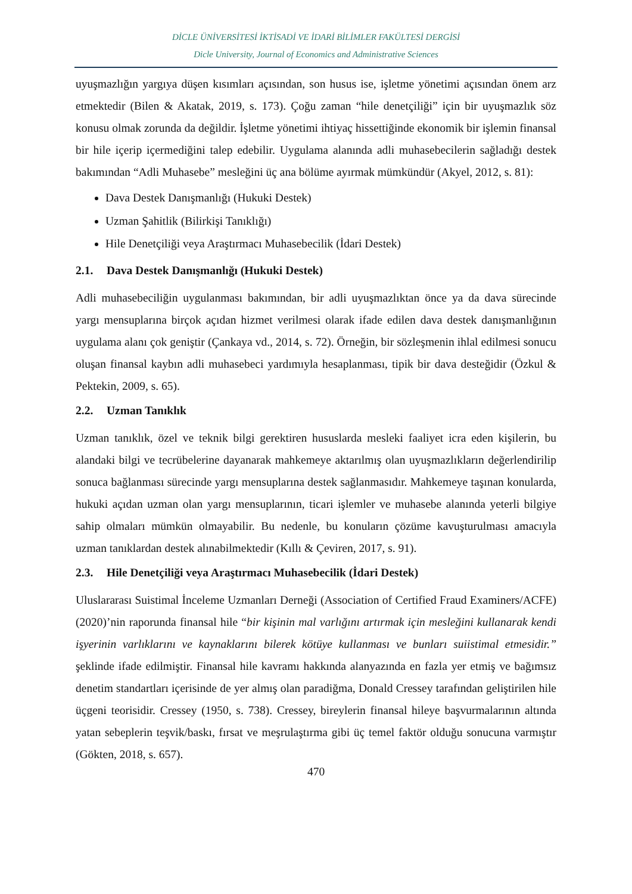DİCLE ÜNİVERSİTESİ İKTİSADİ VE İDARİ BİLİMLER FAKÜLTESİ DERGİSİ
Dicle University, Journal of Economics and Administrative Sciences
uyuşmazlığın yargıya düşen kısımları açısından, son husus ise, işletme yönetimi açısından önem arz etmektedir (Bilen & Akatak, 2019, s. 173). Çoğu zaman “hile denetçiliği” için bir uyuşmazlık söz konusu olmak zorunda da değildir. İşletme yönetimi ihtiyaç hissettiğinde ekonomik bir işlemin finansal bir hile içerip içermediğini talep edebilir. Uygulama alanında adli muhasebecilerin sağladığı destek bakımından “Adli Muhasebe” mesleğini üç ana bölüme ayırmak mümkündür (Akyel, 2012, s. 81):
Dava Destek Danışmanlığı (Hukuki Destek)
Uzman Şahitlik (Bilirkişi Tanıklığı)
Hile Denetçiliği veya Araştırmacı Muhasebecilik (İdari Destek)
2.1. Dava Destek Danışmanlığı (Hukuki Destek)
Adli muhasebeciliğin uygulanması bakımından, bir adli uyuşmazlıktan önce ya da dava sürecinde yargı mensuplarına birçok açıdan hizmet verilmesi olarak ifade edilen dava destek danışmanlığının uygulama alanı çok geniştir (Çankaya vd., 2014, s. 72). Örneğin, bir sözleşmenin ihlal edilmesi sonucu oluşan finansal kaybın adli muhasebeci yardımıyla hesaplanması, tipik bir dava desteğidir (Özkul & Pektekin, 2009, s. 65).
2.2. Uzman Tanıklık
Uzman tanıklık, özel ve teknik bilgi gerektiren hususlarda mesleki faaliyet icra eden kişilerin, bu alandaki bilgi ve tecrübelerine dayanarak mahkemeye aktarılmış olan uyuşmazlıkların değerlendirilip sonuca bağlanması sürecinde yargı mensuplarına destek sağlanmasıdır. Mahkemeye taşınan konularda, hukuki açıdan uzman olan yargı mensuplarının, ticari işlemler ve muhasebe alanında yeterli bilgiye sahip olmaları mümkün olmayabilir. Bu nedenle, bu konuların çözüme kavuşturulması amacıyla uzman tanıklardan destek alınabilmektedir (Kıllı & Çeviren, 2017, s. 91).
2.3. Hile Denetçiliği veya Araştırmacı Muhasebecilik (İdari Destek)
Uluslararası Suistimal İnceleme Uzmanları Derneği (Association of Certified Fraud Examiners/ACFE) (2020)’nin raporunda finansal hile “bir kişinin mal varlığını artırmak için mesleğini kullanarak kendi işyerinin varlıklarını ve kaynaklarını bilerek kötüye kullanması ve bunları suiistimal etmesidir.” şeklinde ifade edilmiştir. Finansal hile kavramı hakkında alanyazında en fazla yer etmiş ve bağımsız denetim standartları içerisinde de yer almış olan paradiğma, Donald Cressey tarafından geliştirilen hile üçgeni teorisidir. Cressey (1950, s. 738). Cressey, bireylerin finansal hileye başvurmalarının altında yatan sebeplerin teşvik/baskı, fırsat ve meşrulaştırma gibi üç temel faktör olduğu sonucuna varmıştır (Gökten, 2018, s. 657).
470